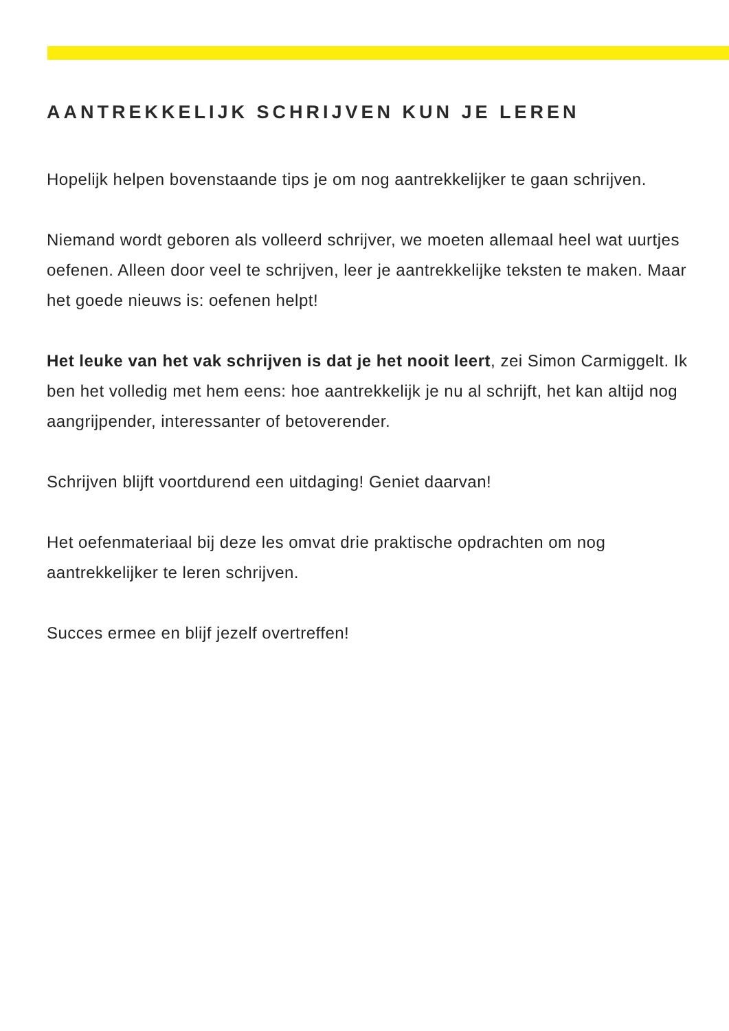AANTREKKELIJK SCHRIJVEN KUN JE LEREN
Hopelijk helpen bovenstaande tips je om nog aantrekkelijker te gaan schrijven.
Niemand wordt geboren als volleerd schrijver, we moeten allemaal heel wat uurtjes oefenen. Alleen door veel te schrijven, leer je aantrekkelijke teksten te maken. Maar het goede nieuws is: oefenen helpt!
Het leuke van het vak schrijven is dat je het nooit leert, zei Simon Carmiggelt. Ik ben het volledig met hem eens: hoe aantrekkelijk je nu al schrijft, het kan altijd nog aangrijpender, interessanter of betoverender.
Schrijven blijft voortdurend een uitdaging! Geniet daarvan!
Het oefenmateriaal bij deze les omvat drie praktische opdrachten om nog aantrekkelijker te leren schrijven.
Succes ermee en blijf jezelf overtreffen!